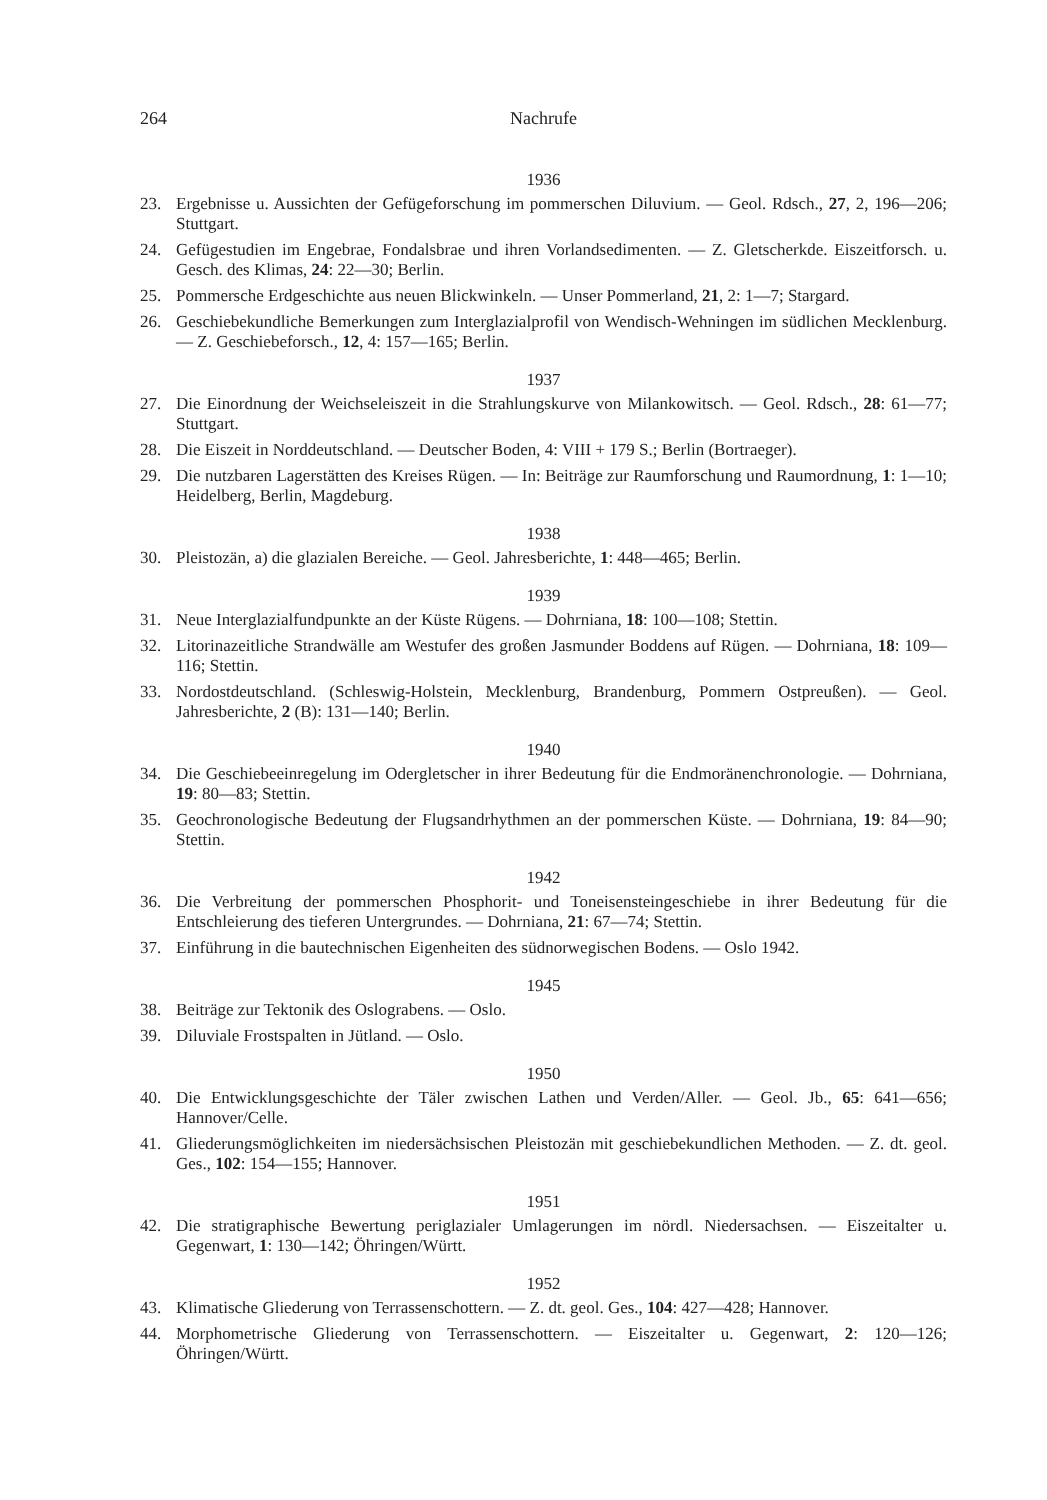264 Nachrufe
1936
23. Ergebnisse u. Aussichten der Gefügeforschung im pommerschen Diluvium. — Geol. Rdsch., 27, 2, 196—206; Stuttgart.
24. Gefügestudien im Engebrae, Fondalsbrae und ihren Vorlandsedimenten. — Z. Gletscherkde. Eiszeitforsch. u. Gesch. des Klimas, 24: 22—30; Berlin.
25. Pommersche Erdgeschichte aus neuen Blickwinkeln. — Unser Pommerland, 21, 2: 1—7; Stargard.
26. Geschiebekundliche Bemerkungen zum Interglazialprofil von Wendisch-Wehningen im südlichen Mecklenburg. — Z. Geschiebeforsch., 12, 4: 157—165; Berlin.
1937
27. Die Einordnung der Weichseleiszeit in die Strahlungskurve von Milankowitsch. — Geol. Rdsch., 28: 61—77; Stuttgart.
28. Die Eiszeit in Norddeutschland. — Deutscher Boden, 4: VIII + 179 S.; Berlin (Bortraeger).
29. Die nutzbaren Lagerstätten des Kreises Rügen. — In: Beiträge zur Raumforschung und Raumordnung, 1: 1—10; Heidelberg, Berlin, Magdeburg.
1938
30. Pleistozän, a) die glazialen Bereiche. — Geol. Jahresberichte, 1: 448—465; Berlin.
1939
31. Neue Interglazialfundpunkte an der Küste Rügens. — Dohrniana, 18: 100—108; Stettin.
32. Litorinazeitliche Strandwälle am Westufer des großen Jasmunder Boddens auf Rügen. — Dohrniana, 18: 109—116; Stettin.
33. Nordostdeutschland. (Schleswig-Holstein, Mecklenburg, Brandenburg, Pommern Ostpreußen). — Geol. Jahresberichte, 2 (B): 131—140; Berlin.
1940
34. Die Geschiebeeinregelung im Odergletscher in ihrer Bedeutung für die Endmoränenchronologie. — Dohrniana, 19: 80—83; Stettin.
35. Geochronologische Bedeutung der Flugsandrhythmen an der pommerschen Küste. — Dohrniana, 19: 84—90; Stettin.
1942
36. Die Verbreitung der pommerschen Phosphorit- und Toneisensteingeschiebe in ihrer Bedeutung für die Entschleierung des tieferen Untergrundes. — Dohrniana, 21: 67—74; Stettin.
37. Einführung in die bautechnischen Eigenheiten des südnorwegischen Bodens. — Oslo 1942.
1945
38. Beiträge zur Tektonik des Oslograbens. — Oslo.
39. Diluviale Frostspalten in Jütland. — Oslo.
1950
40. Die Entwicklungsgeschichte der Täler zwischen Lathen und Verden/Aller. — Geol. Jb., 65: 641—656; Hannover/Celle.
41. Gliederungsmöglichkeiten im niedersächsischen Pleistozän mit geschiebekundlichen Methoden. — Z. dt. geol. Ges., 102: 154—155; Hannover.
1951
42. Die stratigraphische Bewertung periglazialer Umlagerungen im nördl. Niedersachsen. — Eiszeitalter u. Gegenwart, 1: 130—142; Öhringen/Württ.
1952
43. Klimatische Gliederung von Terrassenschottern. — Z. dt. geol. Ges., 104: 427—428; Hannover.
44. Morphometrische Gliederung von Terrassenschottern. — Eiszeitalter u. Gegenwart, 2: 120—126; Öhringen/Württ.